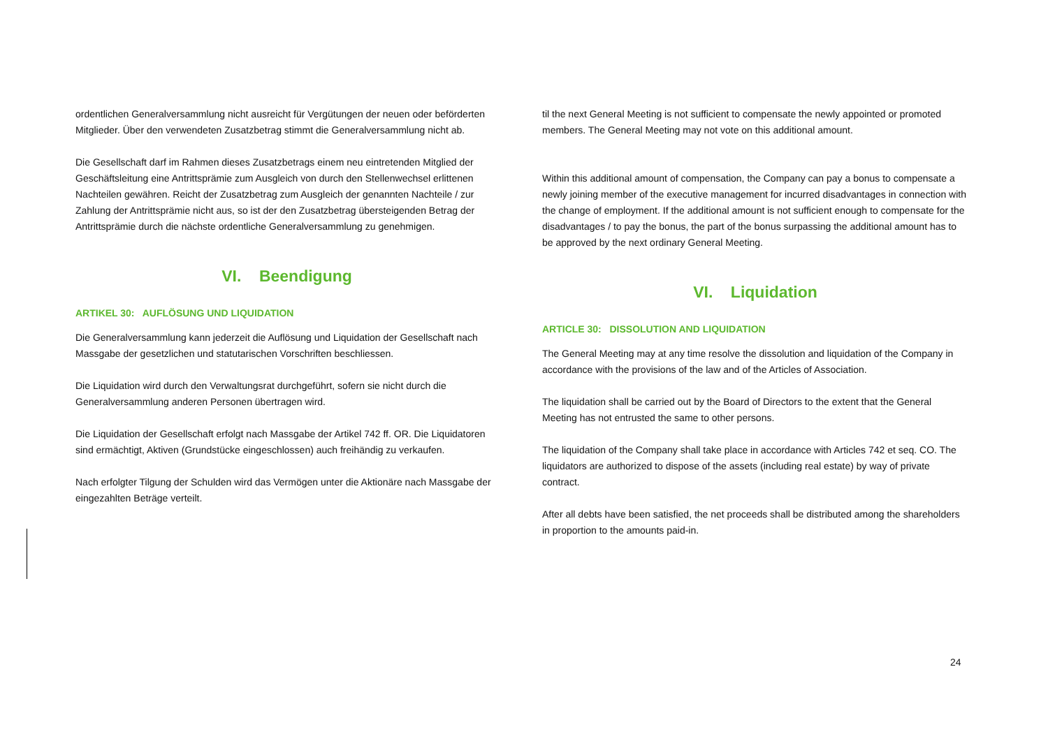ordentlichen Generalversammlung nicht ausreicht für Vergütungen der neuen oder beförderten Mitglieder. Über den verwendeten Zusatzbetrag stimmt die Generalversammlung nicht ab.
Die Gesellschaft darf im Rahmen dieses Zusatzbetrags einem neu eintretenden Mitglied der Geschäftsleitung eine Antrittsprämie zum Ausgleich von durch den Stellenwechsel erlittenen Nachteilen gewähren. Reicht der Zusatzbetrag zum Ausgleich der genannten Nachteile / zur Zahlung der Antrittsprämie nicht aus, so ist der den Zusatzbetrag übersteigenden Betrag der Antrittsprämie durch die nächste ordentliche Generalversammlung zu genehmigen.
VI. Beendigung
ARTIKEL 30: AUFLÖSUNG UND LIQUIDATION
Die Generalversammlung kann jederzeit die Auflösung und Liquidation der Gesellschaft nach Massgabe der gesetzlichen und statutarischen Vorschriften beschliessen.
Die Liquidation wird durch den Verwaltungsrat durchgeführt, sofern sie nicht durch die Generalversammlung anderen Personen übertragen wird.
Die Liquidation der Gesellschaft erfolgt nach Massgabe der Artikel 742 ff. OR. Die Liquidatoren sind ermächtigt, Aktiven (Grundstücke eingeschlossen) auch freihändig zu verkaufen.
Nach erfolgter Tilgung der Schulden wird das Vermögen unter die Aktionäre nach Massgabe der eingezahlten Beträge verteilt.
til the next General Meeting is not sufficient to compensate the newly appointed or promoted members. The General Meeting may not vote on this additional amount.
Within this additional amount of compensation, the Company can pay a bonus to compensate a newly joining member of the executive management for incurred disadvantages in connection with the change of employment. If the additional amount is not sufficient enough to compensate for the disadvantages / to pay the bonus, the part of the bonus surpassing the additional amount has to be approved by the next ordinary General Meeting.
VI. Liquidation
ARTICLE 30: DISSOLUTION AND LIQUIDATION
The General Meeting may at any time resolve the dissolution and liquidation of the Company in accordance with the provisions of the law and of the Articles of Association.
The liquidation shall be carried out by the Board of Directors to the extent that the General Meeting has not entrusted the same to other persons.
The liquidation of the Company shall take place in accordance with Articles 742 et seq. CO. The liquidators are authorized to dispose of the assets (including real estate) by way of private contract.
After all debts have been satisfied, the net proceeds shall be distributed among the shareholders in proportion to the amounts paid-in.
24